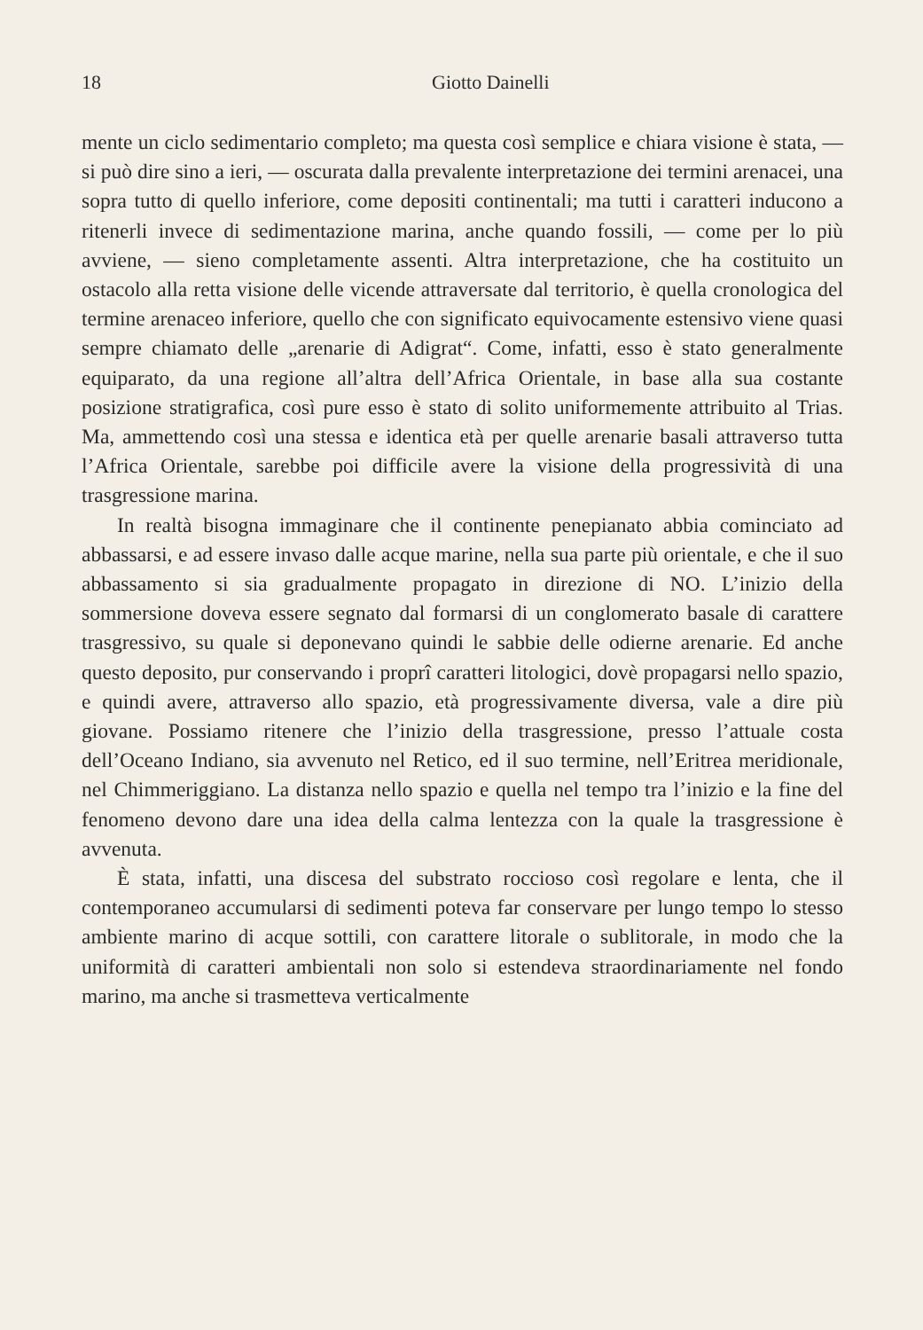18 Giotto Dainelli
mente un ciclo sedimentario completo; ma questa così semplice e chiara visione è stata, — si può dire sino a ieri, — oscurata dalla prevalente interpretazione dei termini arenacei, una sopra tutto di quello inferiore, come depositi continentali; ma tutti i caratteri inducono a ritenerli invece di sedimentazione marina, anche quando fossili, — come per lo più avviene, — sieno completamente assenti. Altra interpretazione, che ha costituito un ostacolo alla retta visione delle vicende attraversate dal territorio, è quella cronologica del termine arenaceo inferiore, quello che con significato equivocamente estensivo viene quasi sempre chiamato delle „arenarie di Adigrat“. Come, infatti, esso è stato generalmente equiparato, da una regione all’altra dell’Africa Orientale, in base alla sua costante posizione stratigrafica, così pure esso è stato di solito uniformemente attribuito al Trias. Ma, ammettendo così una stessa e identica età per quelle arenarie basali attraverso tutta l’Africa Orientale, sarebbe poi difficile avere la visione della progressività di una trasgressione marina.
In realtà bisogna immaginare che il continente penepianato abbia cominciato ad abbassarsi, e ad essere invaso dalle acque marine, nella sua parte più orientale, e che il suo abbassamento si sia gradualmente propagato in direzione di NO. L’inizio della sommersione doveva essere segnato dal formarsi di un conglomerato basale di carattere trasgressivo, su quale si deponevano quindi le sabbie delle odierne arenarie. Ed anche questo deposito, pur conservando i proprî caratteri litologici, dovè propagarsi nello spazio, e quindi avere, attraverso allo spazio, età progressivamente diversa, vale a dire più giovane. Possiamo ritenere che l’inizio della trasgressione, presso l’attuale costa dell’Oceano Indiano, sia avvenuto nel Retico, ed il suo termine, nell’Eritrea meridionale, nel Chimmeriggiano. La distanza nello spazio e quella nel tempo tra l’inizio e la fine del fenomeno devono dare una idea della calma lentezza con la quale la trasgressione è avvenuta.
È stata, infatti, una discesa del substrato roccioso così regolare e lenta, che il contemporaneo accumularsi di sedimenti poteva far conservare per lungo tempo lo stesso ambiente marino di acque sottili, con carattere litorale o sublitorale, in modo che la uniformità di caratteri ambientali non solo si estendeva straordinariamente nel fondo marino, ma anche si trasmetteva verticalmente